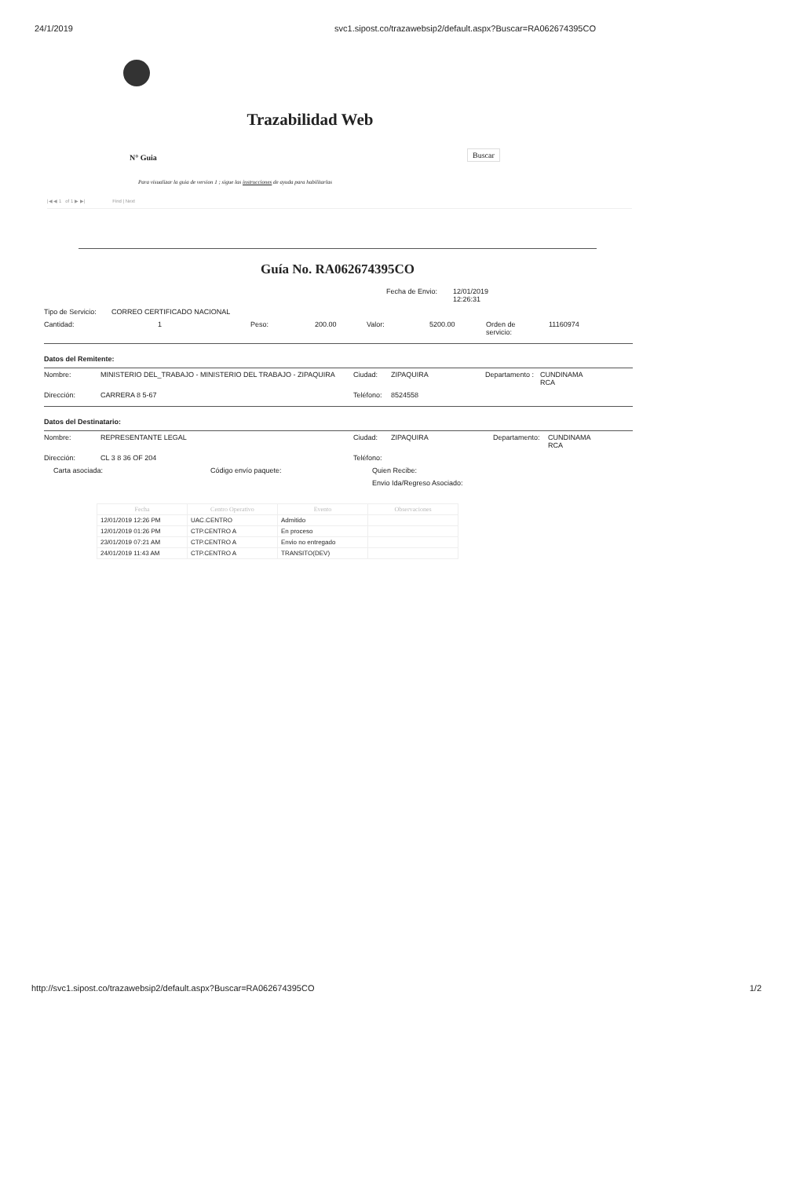24/1/2019 svc1.sipost.co/trazawebsip2/default.aspx?Buscar=RA062674395CO
Trazabilidad Web
N° Guia
Buscar
Para visualizar la guia de version 1 ; sigue las instrucciones de ayuda para habilitarlas
|◀ ◀ 1 of 1 ▶ ▶| Find | Next
Guía No. RA062674395CO
Fecha de Envio: 12/01/2019
12:26:31
Tipo de Servicio: CORREO CERTIFICADO NACIONAL
Cantidad: 1 Peso: 200.00 Valor: 5200.00 Orden de
servicio: 11160974
Datos del Remitente:
Nombre: MINISTERIO DEL_TRABAJO - MINISTERIO DEL TRABAJO - ZIPAQUIRA Ciudad: ZIPAQUIRA Departamento : CUNDINAMA
RCA
Dirección: CARRERA 8 5-67 Teléfono: 8524558
Datos del Destinatario:
Nombre: REPRESENTANTE LEGAL Ciudad: ZIPAQUIRA Departamento: CUNDINAMA
RCA
Dirección: CL 3 8 36 OF 204 Teléfono:
Carta asociada: Código envío paquete: Quien Recibe:
Envio Ida/Regreso Asociado:
| Fecha | Centro Operativo | Evento | Observaciones |
| --- | --- | --- | --- |
| 12/01/2019 12:26 PM | UAC.CENTRO | Admitido | |
| 12/01/2019 01:26 PM | CTP.CENTRO A | En proceso | |
| 23/01/2019 07:21 AM | CTP.CENTRO A | Envio no entregado | |
| 24/01/2019 11:43 AM | CTP.CENTRO A | TRANSITO(DEV) | |
http://svc1.sipost.co/trazawebsip2/default.aspx?Buscar=RA062674395CO 1/2